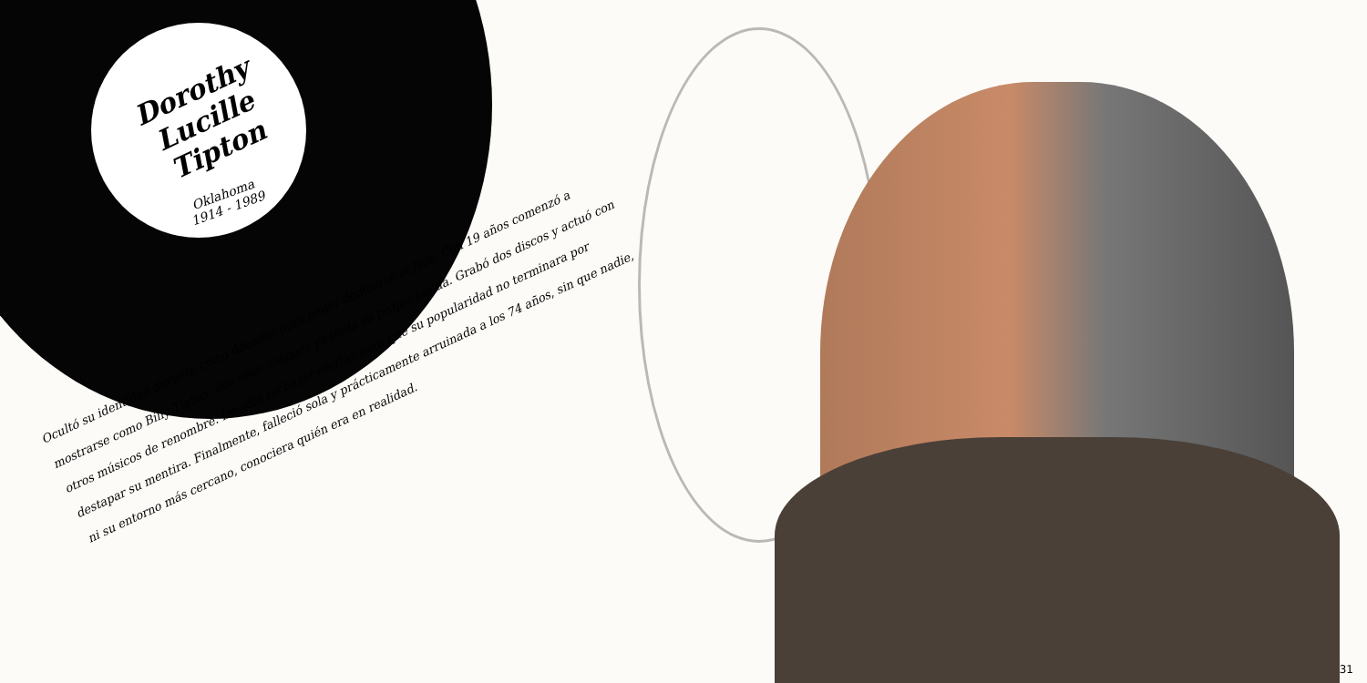Dorothy Lucille Tipton
Oklahoma
1914 - 1989
Ocultó su identidad durante cinco décadas para poder dedicarse al Jazz. Con 19 años comenzó a mostrarse como Billy Tipton; dos años después ya tenía su propia banda. Grabó dos discos y actuó con otros músicos de renombre. Decidió rechazar ofertas para que su popularidad no terminara por destapar su mentira. Finalmente, falleció sola y prácticamente arruinada a los 74 años, sin que nadie, ni su entorno más cercano, conociera quién era en realidad.
31